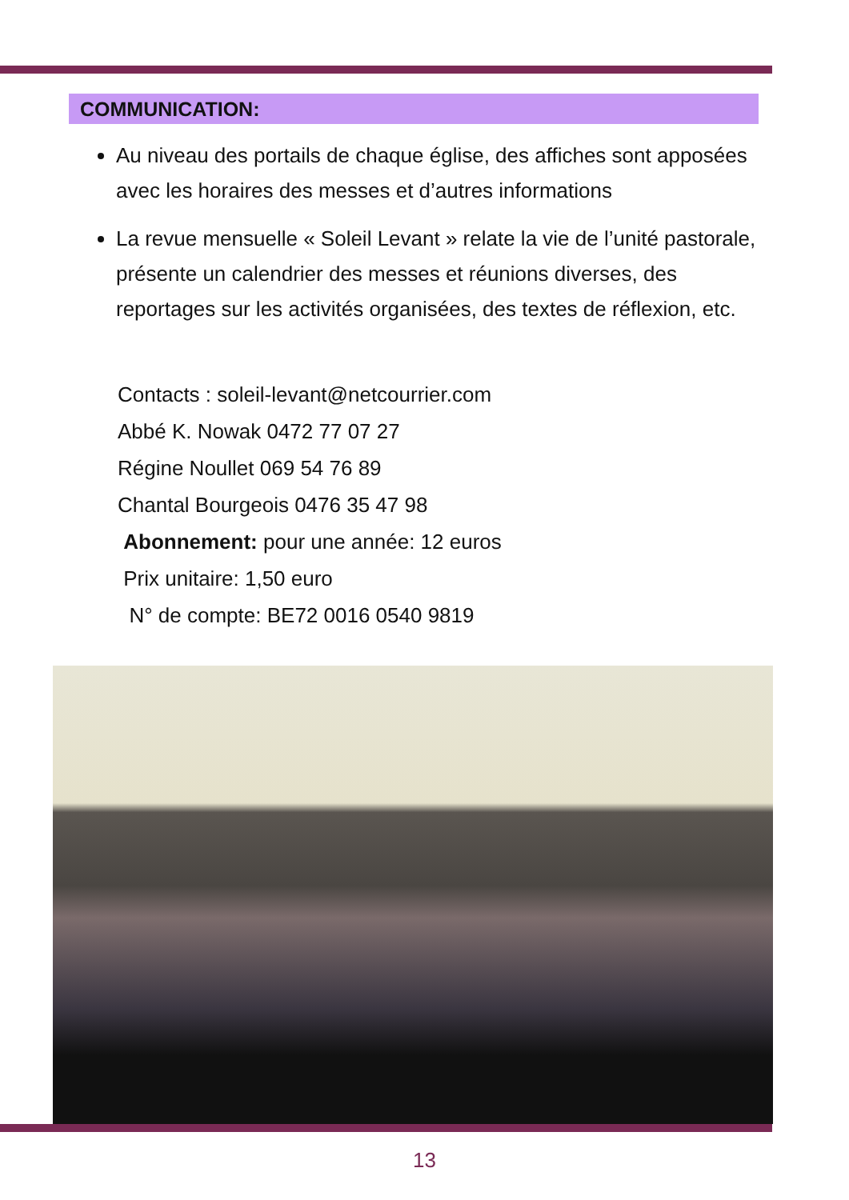COMMUNICATION:
Au niveau des portails de chaque église, des affiches sont apposées avec les horaires des messes et d’autres informations
La revue mensuelle « Soleil Levant » relate la vie de l’unité pastorale, présente un calendrier des messes et réunions diverses, des reportages sur les activités organisées, des textes de réflexion, etc.
Contacts : soleil-levant@netcourrier.com
Abbé K. Nowak 0472 77 07 27
Régine Noullet 069 54 76 89
Chantal Bourgeois 0476 35 47 98
Abonnement: pour une année: 12 euros
Prix unitaire: 1,50 euro
N° de compte: BE72 0016 0540 9819
13